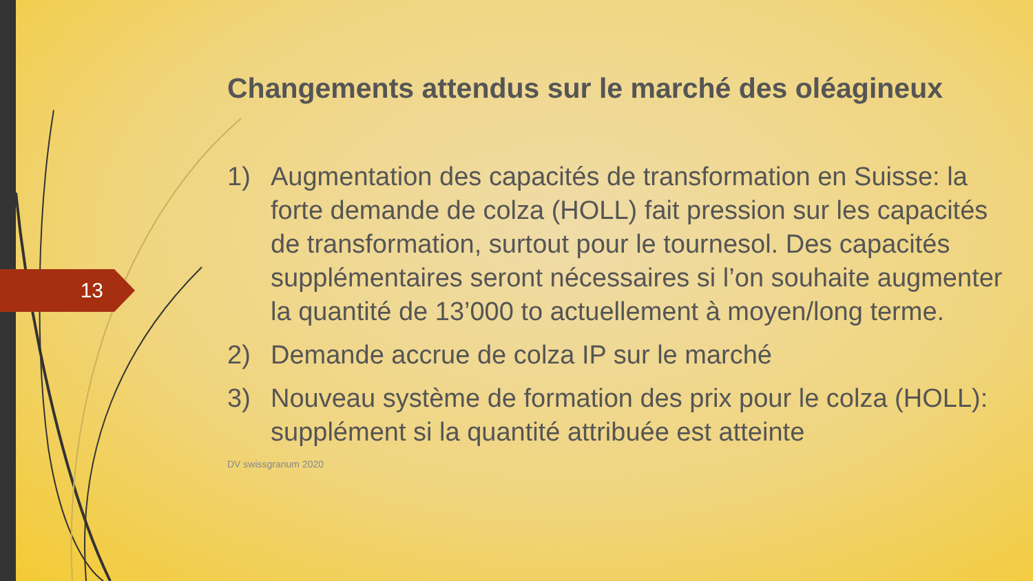13
Changements attendus sur le marché des oléagineux
1) Augmentation des capacités de transformation en Suisse: la forte demande de colza (HOLL) fait pression sur les capacités de transformation, surtout pour le tournesol. Des capacités supplémentaires seront nécessaires si l’on souhaite augmenter la quantité de 13’000 to actuellement à moyen/long terme.
2) Demande accrue de colza IP sur le marché
3) Nouveau système de formation des prix pour le colza (HOLL): supplément si la quantité attribuée est atteinte
DV swissgranum 2020